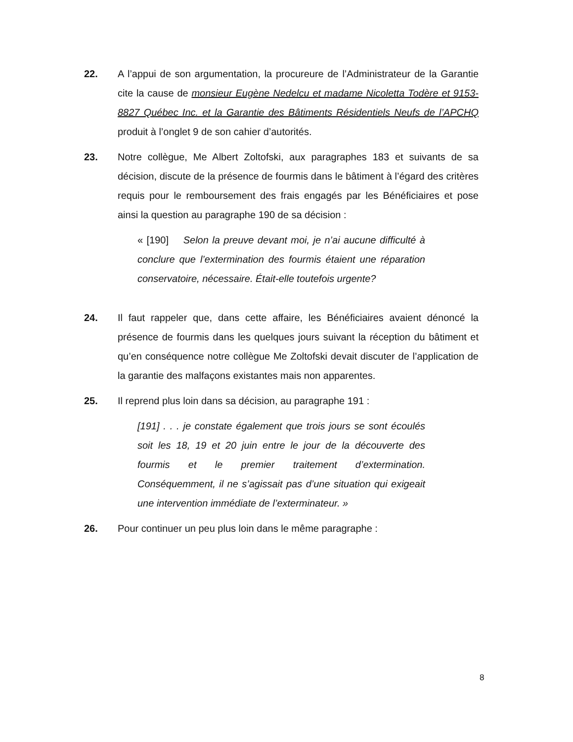22. A l’appui de son argumentation, la procureure de l’Administrateur de la Garantie cite la cause de monsieur Eugène Nedelcu et madame Nicoletta Todère et 9153-8827 Québec Inc. et la Garantie des Bâtiments Résidentiels Neufs de l’APCHQ produit à l’onglet 9 de son cahier d’autorités.
23. Notre collègue, Me Albert Zoltofski, aux paragraphes 183 et suivants de sa décision, discute de la présence de fourmis dans le bâtiment à l’égard des critères requis pour le remboursement des frais engagés par les Bénéficiaires et pose ainsi la question au paragraphe 190 de sa décision :
« [190] Selon la preuve devant moi, je n’ai aucune difficulté à conclure que l’extermination des fourmis étaient une réparation conservatoire, nécessaire. Était-elle toutefois urgente?
24. Il faut rappeler que, dans cette affaire, les Bénéficiaires avaient dénoncé la présence de fourmis dans les quelques jours suivant la réception du bâtiment et qu’en conséquence notre collègue Me Zoltofski devait discuter de l’application de la garantie des malfaçons existantes mais non apparentes.
25. Il reprend plus loin dans sa décision, au paragraphe 191 :
[191] . . . je constate également que trois jours se sont écoulés soit les 18, 19 et 20 juin entre le jour de la découverte des fourmis et le premier traitement d’extermination. Conséquemment, il ne s’agissait pas d’une situation qui exigeait une intervention immédiate de l’exterminateur. »
26. Pour continuer un peu plus loin dans le même paragraphe :
8